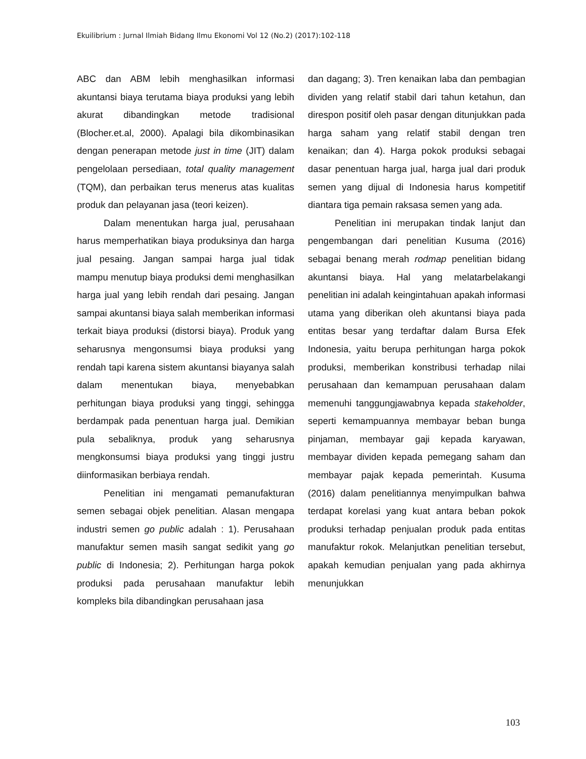Ekuilibrium : Jurnal Ilmiah Bidang Ilmu Ekonomi Vol 12 (No.2) (2017):102-118
ABC dan ABM lebih menghasilkan informasi akuntansi biaya terutama biaya produksi yang lebih akurat dibandingkan metode tradisional (Blocher.et.al, 2000). Apalagi bila dikombinasikan dengan penerapan metode just in time (JIT) dalam pengelolaan persediaan, total quality management (TQM), dan perbaikan terus menerus atas kualitas produk dan pelayanan jasa (teori keizen).
Dalam menentukan harga jual, perusahaan harus memperhatikan biaya produksinya dan harga jual pesaing. Jangan sampai harga jual tidak mampu menutup biaya produksi demi menghasilkan harga jual yang lebih rendah dari pesaing. Jangan sampai akuntansi biaya salah memberikan informasi terkait biaya produksi (distorsi biaya). Produk yang seharusnya mengonsumsi biaya produksi yang rendah tapi karena sistem akuntansi biayanya salah dalam menentukan biaya, menyebabkan perhitungan biaya produksi yang tinggi, sehingga berdampak pada penentuan harga jual. Demikian pula sebaliknya, produk yang seharusnya mengkonsumsi biaya produksi yang tinggi justru diinformasikan berbiaya rendah.
Penelitian ini mengamati pemanufakturan semen sebagai objek penelitian. Alasan mengapa industri semen go public adalah : 1). Perusahaan manufaktur semen masih sangat sedikit yang go public di Indonesia; 2). Perhitungan harga pokok produksi pada perusahaan manufaktur lebih kompleks bila dibandingkan perusahaan jasa
dan dagang; 3). Tren kenaikan laba dan pembagian dividen yang relatif stabil dari tahun ketahun, dan direspon positif oleh pasar dengan ditunjukkan pada harga saham yang relatif stabil dengan tren kenaikan; dan 4). Harga pokok produksi sebagai dasar penentuan harga jual, harga jual dari produk semen yang dijual di Indonesia harus kompetitif diantara tiga pemain raksasa semen yang ada.
Penelitian ini merupakan tindak lanjut dan pengembangan dari penelitian Kusuma (2016) sebagai benang merah rodmap penelitian bidang akuntansi biaya. Hal yang melatarbelakangi penelitian ini adalah keingintahuan apakah informasi utama yang diberikan oleh akuntansi biaya pada entitas besar yang terdaftar dalam Bursa Efek Indonesia, yaitu berupa perhitungan harga pokok produksi, memberikan konstribusi terhadap nilai perusahaan dan kemampuan perusahaan dalam memenuhi tanggungjawabnya kepada stakeholder, seperti kemampuannya membayar beban bunga pinjaman, membayar gaji kepada karyawan, membayar dividen kepada pemegang saham dan membayar pajak kepada pemerintah. Kusuma (2016) dalam penelitiannya menyimpulkan bahwa terdapat korelasi yang kuat antara beban pokok produksi terhadap penjualan produk pada entitas manufaktur rokok. Melanjutkan penelitian tersebut, apakah kemudian penjualan yang pada akhirnya menunjukkan
103